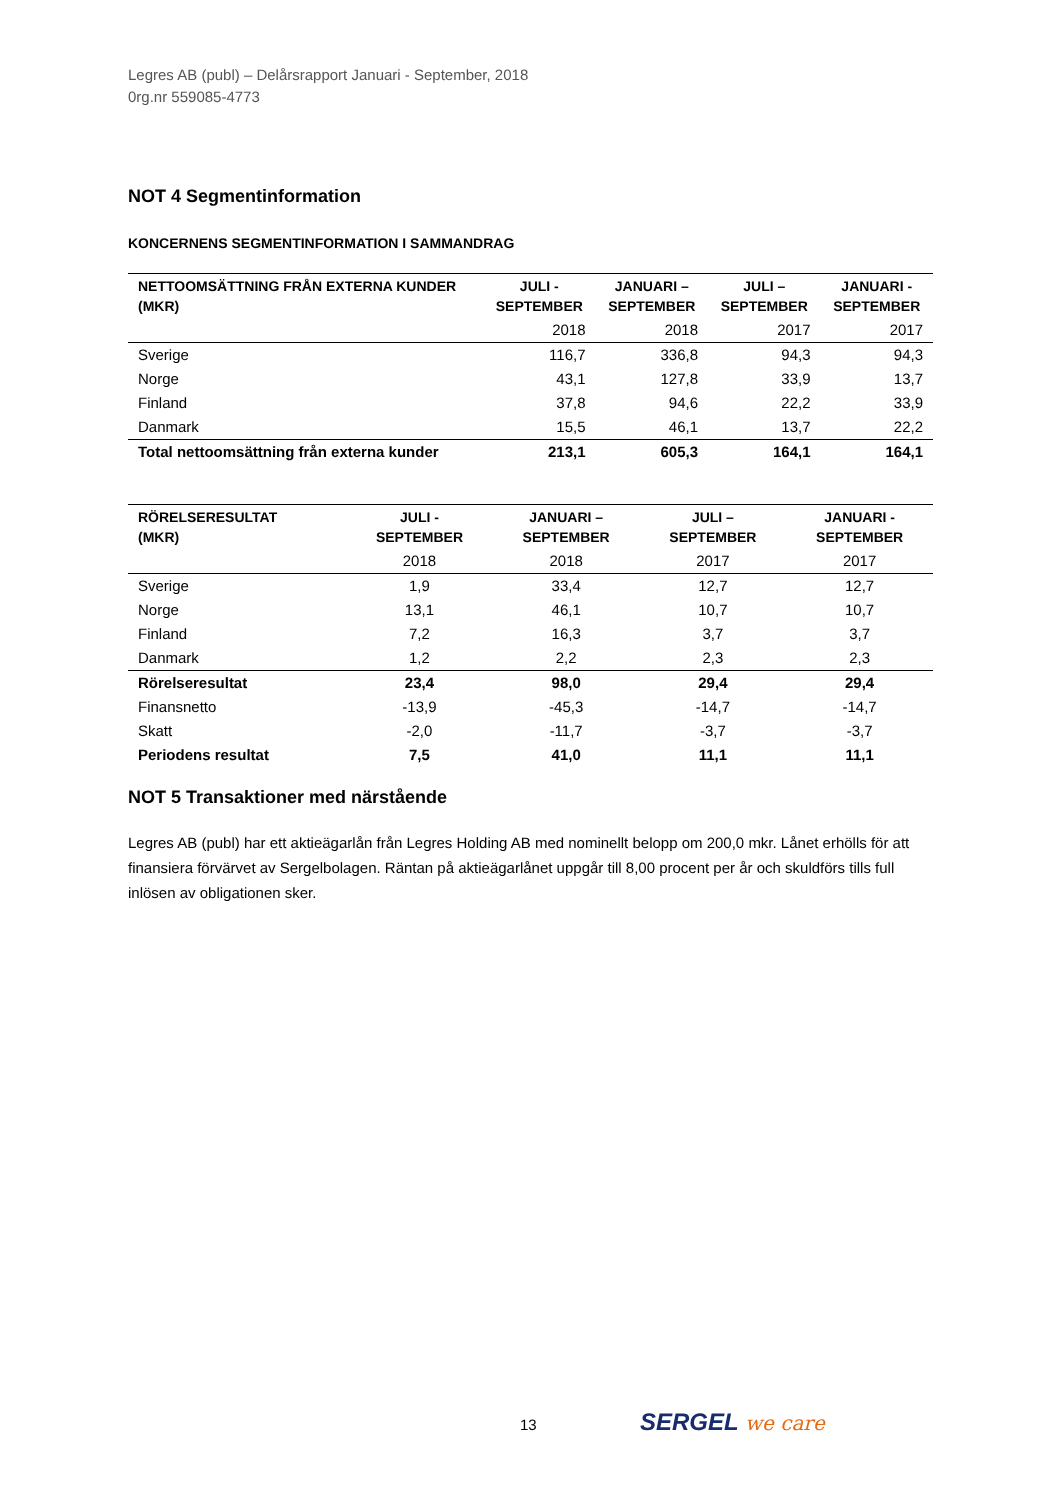Legres AB (publ) – Delårsrapport Januari - September, 2018
0rg.nr 559085-4773
NOT 4 Segmentinformation
KONCERNENS SEGMENTINFORMATION I SAMMANDRAG
| NETTOOMSÄTTNING FRÅN EXTERNA KUNDER (MKR) | JULI - SEPTEMBER | JANUARI – SEPTEMBER | JULI – SEPTEMBER | JANUARI - SEPTEMBER |
| --- | --- | --- | --- | --- |
| | 2018 | 2018 | 2017 | 2017 |
| Sverige | 116,7 | 336,8 | 94,3 | 94,3 |
| Norge | 43,1 | 127,8 | 33,9 | 13,7 |
| Finland | 37,8 | 94,6 | 22,2 | 33,9 |
| Danmark | 15,5 | 46,1 | 13,7 | 22,2 |
| Total nettoomsättning från externa kunder | 213,1 | 605,3 | 164,1 | 164,1 |
| RÖRELSERESULTAT (MKR) | JULI - SEPTEMBER | JANUARI – SEPTEMBER | JULI – SEPTEMBER | JANUARI - SEPTEMBER |
| --- | --- | --- | --- | --- |
| | 2018 | 2018 | 2017 | 2017 |
| Sverige | 1,9 | 33,4 | 12,7 | 12,7 |
| Norge | 13,1 | 46,1 | 10,7 | 10,7 |
| Finland | 7,2 | 16,3 | 3,7 | 3,7 |
| Danmark | 1,2 | 2,2 | 2,3 | 2,3 |
| Rörelseresultat | 23,4 | 98,0 | 29,4 | 29,4 |
| Finansnetto | -13,9 | -45,3 | -14,7 | -14,7 |
| Skatt | -2,0 | -11,7 | -3,7 | -3,7 |
| Periodens resultat | 7,5 | 41,0 | 11,1 | 11,1 |
NOT 5 Transaktioner med närstående
Legres AB (publ) har ett aktieägarlån från Legres Holding AB med nominellt belopp om 200,0 mkr. Lånet erhölls för att finansiera förvärvet av Sergelbolagen. Räntan på aktieägarlånet uppgår till 8,00 procent per år och skuldförs tills full inlösen av obligationen sker.
13 SERGEL we care